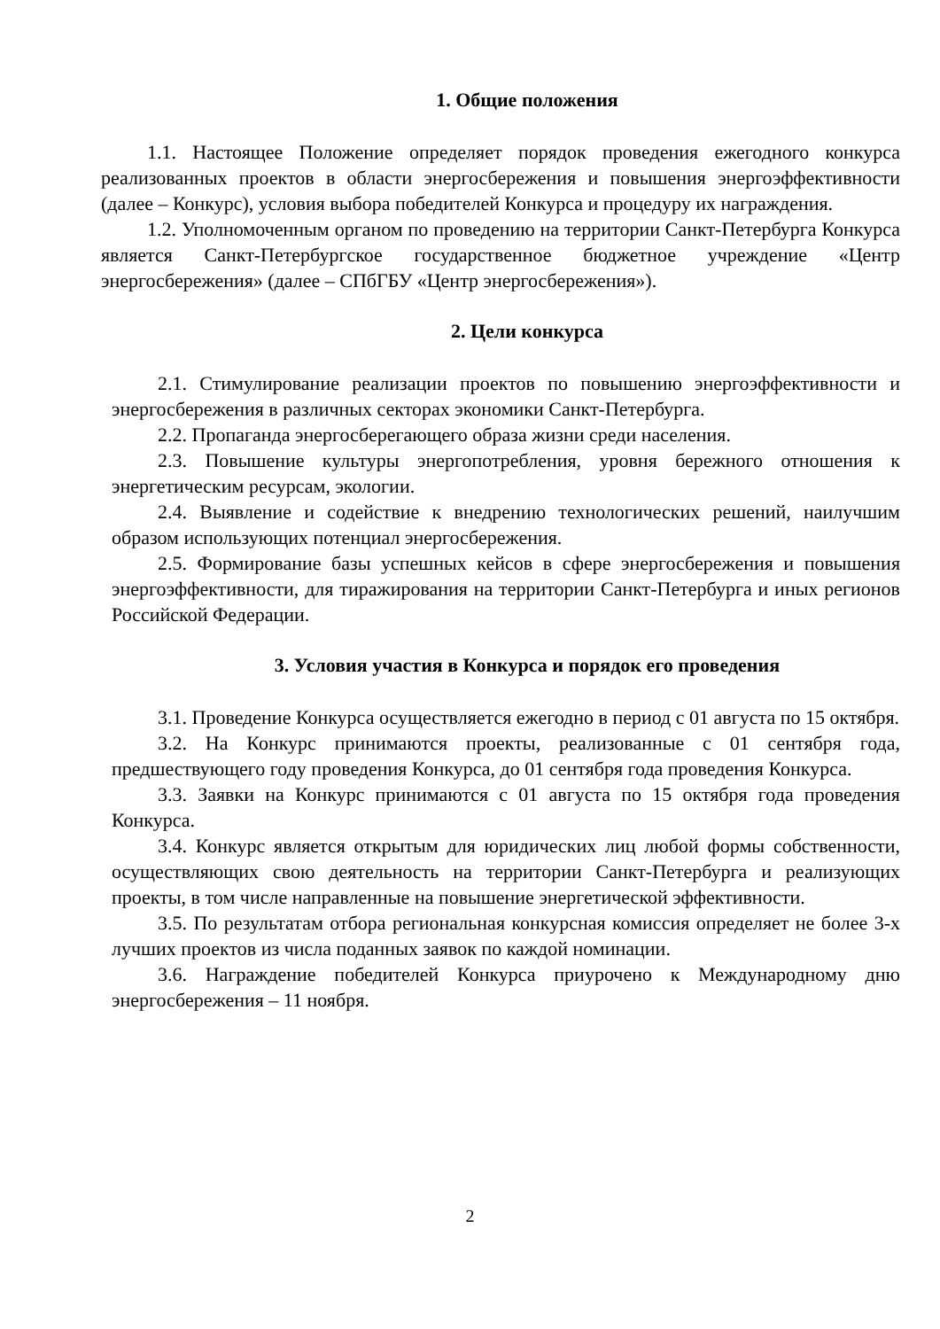1. Общие положения
1.1. Настоящее Положение определяет порядок проведения ежегодного конкурса реализованных проектов в области энергосбережения и повышения энергоэффективности (далее – Конкурс), условия выбора победителей Конкурса и процедуру их награждения.
1.2. Уполномоченным органом по проведению на территории Санкт-Петербурга Конкурса является Санкт-Петербургское государственное бюджетное учреждение «Центр энергосбережения» (далее – СПбГБУ «Центр энергосбережения»).
2. Цели конкурса
2.1. Стимулирование реализации проектов по повышению энергоэффективности и энергосбережения в различных секторах экономики Санкт-Петербурга.
2.2. Пропаганда энергосберегающего образа жизни среди населения.
2.3. Повышение культуры энергопотребления, уровня бережного отношения к энергетическим ресурсам, экологии.
2.4. Выявление и содействие к внедрению технологических решений, наилучшим образом использующих потенциал энергосбережения.
2.5. Формирование базы успешных кейсов в сфере энергосбережения и повышения энергоэффективности, для тиражирования на территории Санкт-Петербурга и иных регионов Российской Федерации.
3. Условия участия в Конкурса и порядок его проведения
3.1. Проведение Конкурса осуществляется ежегодно в период с 01 августа по 15 октября.
3.2. На Конкурс принимаются проекты, реализованные с 01 сентября года, предшествующего году проведения Конкурса, до 01 сентября года проведения Конкурса.
3.3. Заявки на Конкурс принимаются с 01 августа по 15 октября года проведения Конкурса.
3.4. Конкурс является открытым для юридических лиц любой формы собственности, осуществляющих свою деятельность на территории Санкт-Петербурга и реализующих проекты, в том числе направленные на повышение энергетической эффективности.
3.5. По результатам отбора региональная конкурсная комиссия определяет не более 3-х лучших проектов из числа поданных заявок по каждой номинации.
3.6. Награждение победителей Конкурса приурочено к Международному дню энергосбережения – 11 ноября.
2